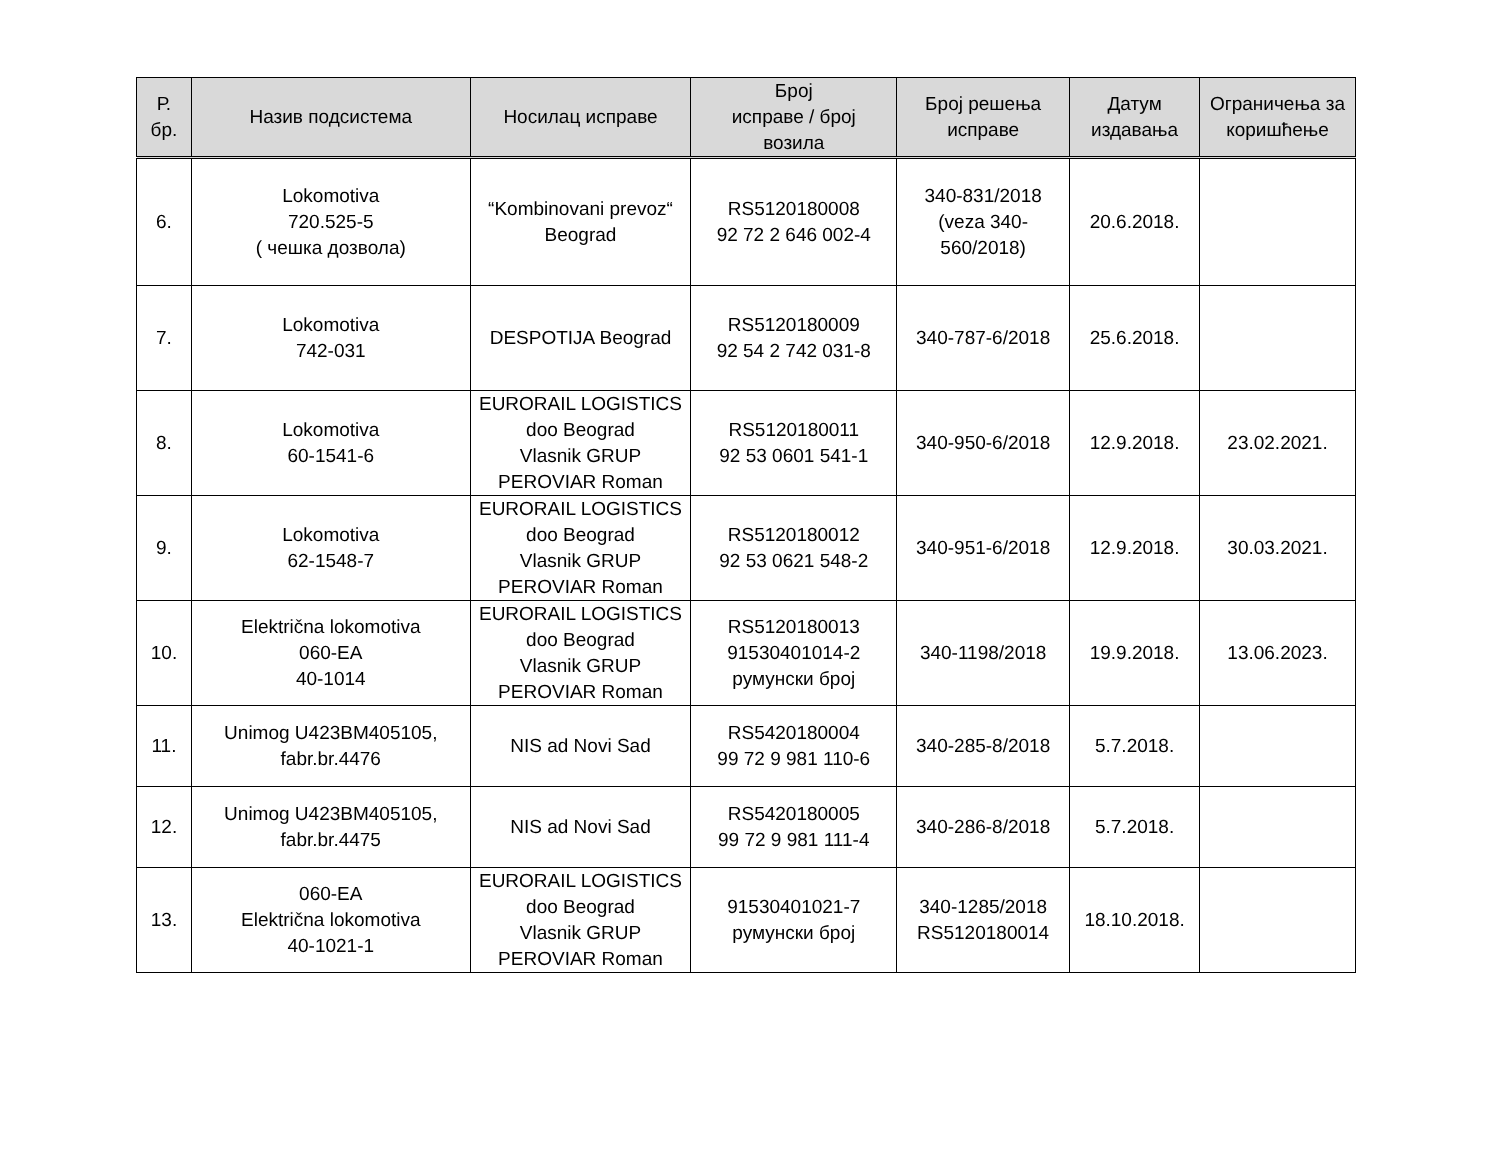| Р. бр. | Назив подсистема | Носилац исправе | Број исправе / број возила | Број решења исправе | Датум издавања | Ограничења за коришћење |
| --- | --- | --- | --- | --- | --- | --- |
| 6. | Lokomotiva 720.525-5 ( чешка дозвола) | “Kombinovani prevoz“ Beograd | RS5120180008 92 72 2 646 002-4 | 340-831/2018 (veza 340- 560/2018) | 20.6.2018. | |
| 7. | Lokomotiva 742-031 | DESPOTIJA Beograd | RS5120180009 92 54 2 742 031-8 | 340-787-6/2018 | 25.6.2018. | |
| 8. | Lokomotiva 60-1541-6 | EURORAIL LOGISTICS doo Beograd Vlasnik GRUP PEROVIAR Roman | RS5120180011 92 53 0601 541-1 | 340-950-6/2018 | 12.9.2018. | 23.02.2021. |
| 9. | Lokomotiva 62-1548-7 | EURORAIL LOGISTICS doo Beograd Vlasnik GRUP PEROVIAR Roman | RS5120180012 92 53 0621 548-2 | 340-951-6/2018 | 12.9.2018. | 30.03.2021. |
| 10. | Električna lokomotiva 060-EA 40-1014 | EURORAIL LOGISTICS doo Beograd Vlasnik GRUP PEROVIAR Roman | RS5120180013 91530401014-2 румунски број | 340-1198/2018 | 19.9.2018. | 13.06.2023. |
| 11. | Unimog U423BM405105, fabr.br.4476 | NIS ad Novi Sad | RS5420180004 99 72 9 981 110-6 | 340-285-8/2018 | 5.7.2018. | |
| 12. | Unimog U423BM405105, fabr.br.4475 | NIS ad Novi Sad | RS5420180005 99 72 9 981 111-4 | 340-286-8/2018 | 5.7.2018. | |
| 13. | 060-EA Električna lokomotiva 40-1021-1 | EURORAIL LOGISTICS doo Beograd Vlasnik GRUP PEROVIAR Roman | 91530401021-7 румунски број | 340-1285/2018 RS5120180014 | 18.10.2018. | |